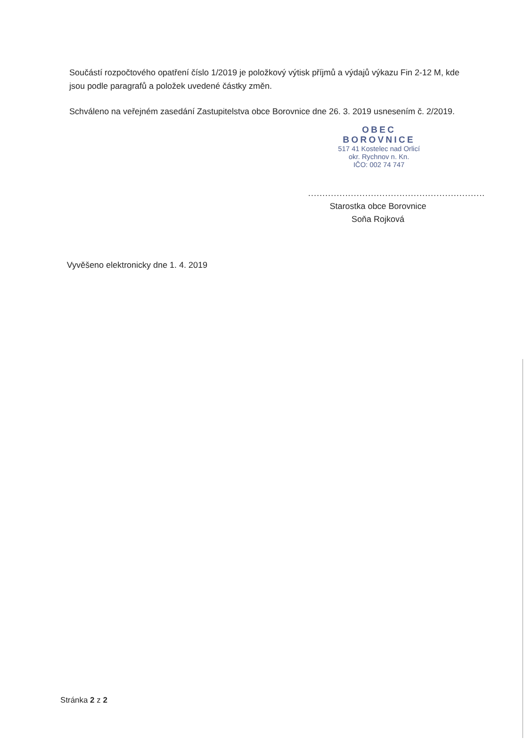Součástí rozpočtového opatření číslo 1/2019 je položkový výtisk příjmů a výdajů výkazu Fin 2-12 M, kde jsou podle paragrafů a položek uvedené částky změn.
Schváleno na veřejném zasedání Zastupitelstva obce Borovnice dne 26. 3. 2019 usnesením č. 2/2019.
OBEC
BOROVNICE
517 41 Kostelec nad Orlicí
okr. Rychnov n. Kn.
IČO: 002 74 747
..............................................................
Starostka obce Borovnice
Soňa Rojková
Vyvěšeno elektronicky dne 1. 4. 2019
Stránka 2 z 2